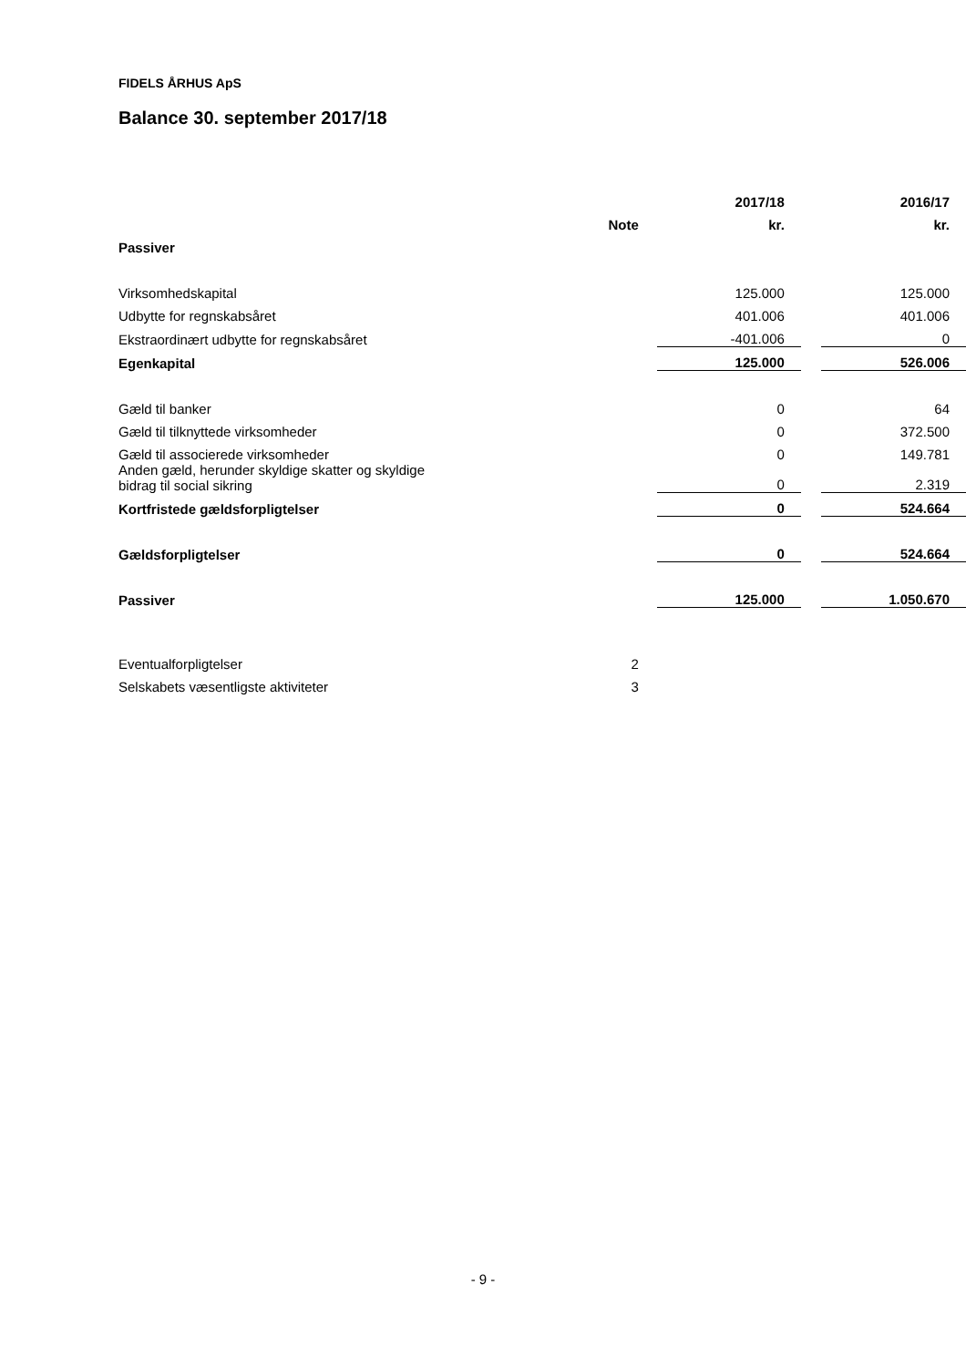FIDELS ÅRHUS ApS
Balance 30. september 2017/18
| | | 2017/18 | | 2016/17 |
| --- | --- | --- | --- | --- |
| | Note | kr. | | kr. |
| Passiver | | | | |
| Virksomhedskapital | | 125.000 | | 125.000 |
| Udbytte for regnskabsåret | | 401.006 | | 401.006 |
| Ekstraordinært udbytte for regnskabsåret | | -401.006 | | 0 |
| Egenkapital | | 125.000 | | 526.006 |
| Gæld til banker | | 0 | | 64 |
| Gæld til tilknyttede virksomheder | | 0 | | 372.500 |
| Gæld til associerede virksomheder | | 0 | | 149.781 |
| Anden gæld, herunder skyldige skatter og skyldige bidrag til social sikring | | 0 | | 2.319 |
| Kortfristede gældsforpligtelser | | 0 | | 524.664 |
| Gældsforpligtelser | | 0 | | 524.664 |
| Passiver | | 125.000 | | 1.050.670 |
| Eventualforpligtelser | 2 | | | |
| Selskabets væsentligste aktiviteter | 3 | | | |
- 9 -